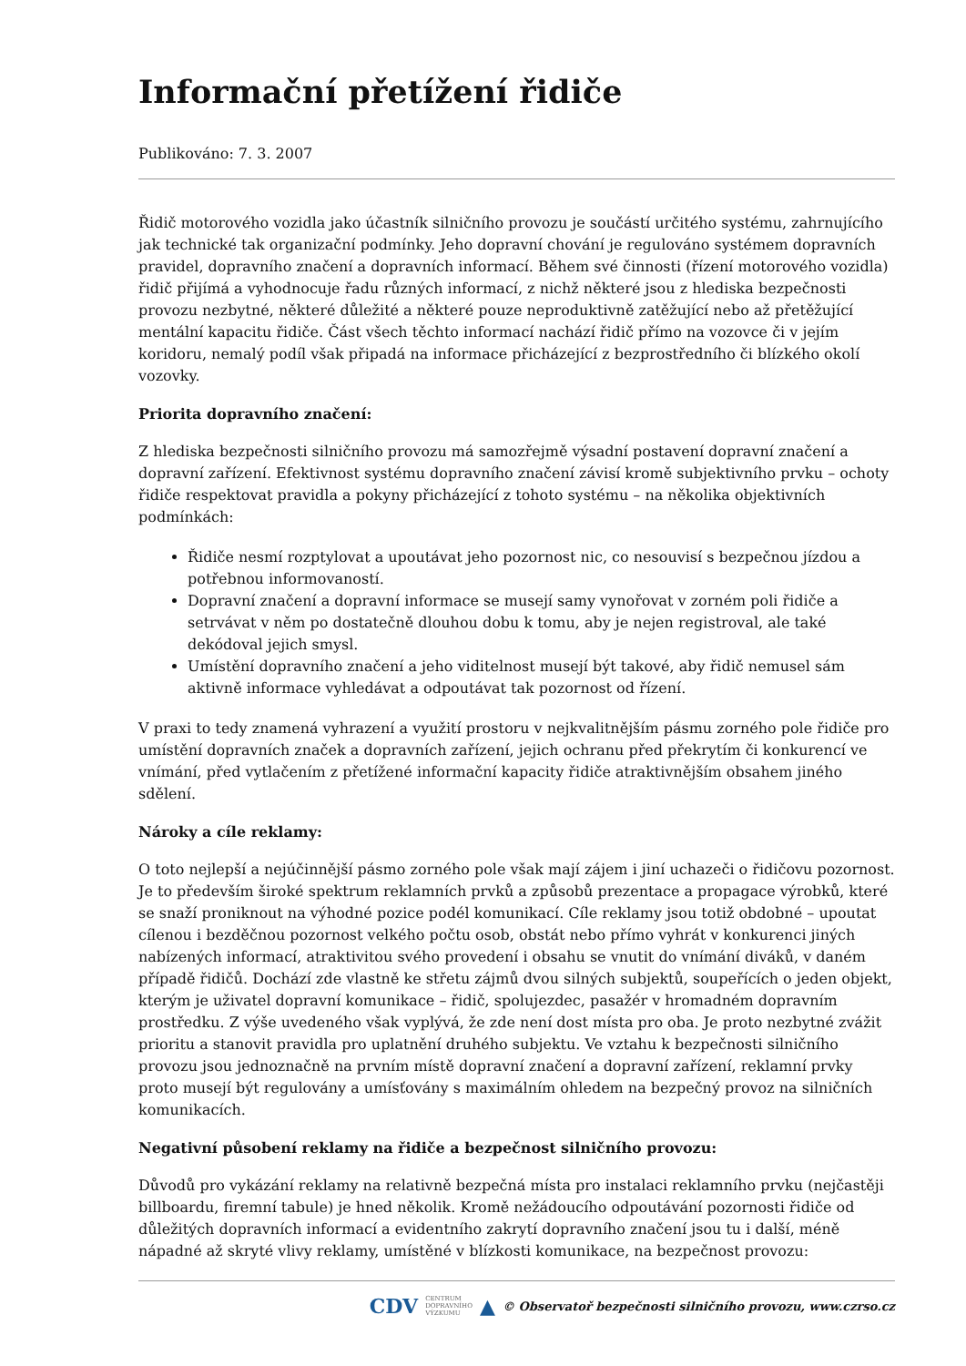Informační přetížení řidiče
Publikováno: 7. 3. 2007
Řidič motorového vozidla jako účastník silničního provozu je součástí určitého systému, zahrnujícího jak technické tak organizační podmínky. Jeho dopravní chování je regulováno systémem dopravních pravidel, dopravního značení a dopravních informací. Během své činnosti (řízení motorového vozidla) řidič přijímá a vyhodnocuje řadu různých informací, z nichž některé jsou z hlediska bezpečnosti provozu nezbytné, některé důležité a některé pouze neproduktivně zatěžující nebo až přetěžující mentální kapacitu řidiče. Část všech těchto informací nachází řidič přímo na vozovce či v jejím koridoru, nemalý podíl však připadá na informace přicházející z bezprostředního či blízkého okolí vozovky.
Priorita dopravního značení:
Z hlediska bezpečnosti silničního provozu má samozřejmě výsadní postavení dopravní značení a dopravní zařízení. Efektivnost systému dopravního značení závisí kromě subjektivního prvku – ochoty řidiče respektovat pravidla a pokyny přicházející z tohoto systému – na několika objektivních podmínkách:
Řidiče nesmí rozptylovat a upoutávat jeho pozornost nic, co nesouvisí s bezpečnou jízdou a potřebnou informovaností.
Dopravní značení a dopravní informace se musejí samy vynořovat v zorném poli řidiče a setrvávat v něm po dostatečně dlouhou dobu k tomu, aby je nejen registroval, ale také dekódoval jejich smysl.
Umístění dopravního značení a jeho viditelnost musejí být takové, aby řidič nemusel sám aktivně informace vyhledávat a odpoutávat tak pozornost od řízení.
V praxi to tedy znamená vyhrazení a využití prostoru v nejkvalitnějším pásmu zorného pole řidiče pro umístění dopravních značek a dopravních zařízení, jejich ochranu před překrytím či konkurencí ve vnímání, před vytlačením z přetížené informační kapacity řidiče atraktivnějším obsahem jiného sdělení.
Nároky a cíle reklamy:
O toto nejlepší a nejúčinnější pásmo zorného pole však mají zájem i jiní uchazeči o řidičovu pozornost. Je to především široké spektrum reklamních prvků a způsobů prezentace a propagace výrobků, které se snaží proniknout na výhodné pozice podél komunikací. Cíle reklamy jsou totiž obdobné – upoutat cílenou i bezděčnou pozornost velkého počtu osob, obstát nebo přímo vyhrát v konkurenci jiných nabízených informací, atraktivitou svého provedení i obsahu se vnutit do vnímání diváků, v daném případě řidičů. Dochází zde vlastně ke střetu zájmů dvou silných subjektů, soupeřících o jeden objekt, kterým je uživatel dopravní komunikace – řidič, spolujezdec, pasažér v hromadném dopravním prostředku. Z výše uvedeného však vyplývá, že zde není dost místa pro oba. Je proto nezbytné zvážit prioritu a stanovit pravidla pro uplatnění druhého subjektu. Ve vztahu k bezpečnosti silničního provozu jsou jednoznačně na prvním místě dopravní značení a dopravní zařízení, reklamní prvky proto musejí být regulovány a umísťovány s maximálním ohledem na bezpečný provoz na silničních komunikacích.
Negativní působení reklamy na řidiče a bezpečnost silničního provozu:
Důvodů pro vykázání reklamy na relativně bezpečná místa pro instalaci reklamního prvku (nejčastěji billboardu, firemní tabule) je hned několik. Kromě nežádoucího odpoutávání pozornosti řidiče od důležitých dopravních informací a evidentního zakrytí dopravního značení jsou tu i další, méně nápadné až skryté vlivy reklamy, umístěné v blízkosti komunikace, na bezpečnost provozu:
CDV CENTRUM
DOPRAVNÍHO
VÝZKUMU ▲ © Observatoř bezpečnosti silničního provozu, www.czrso.cz